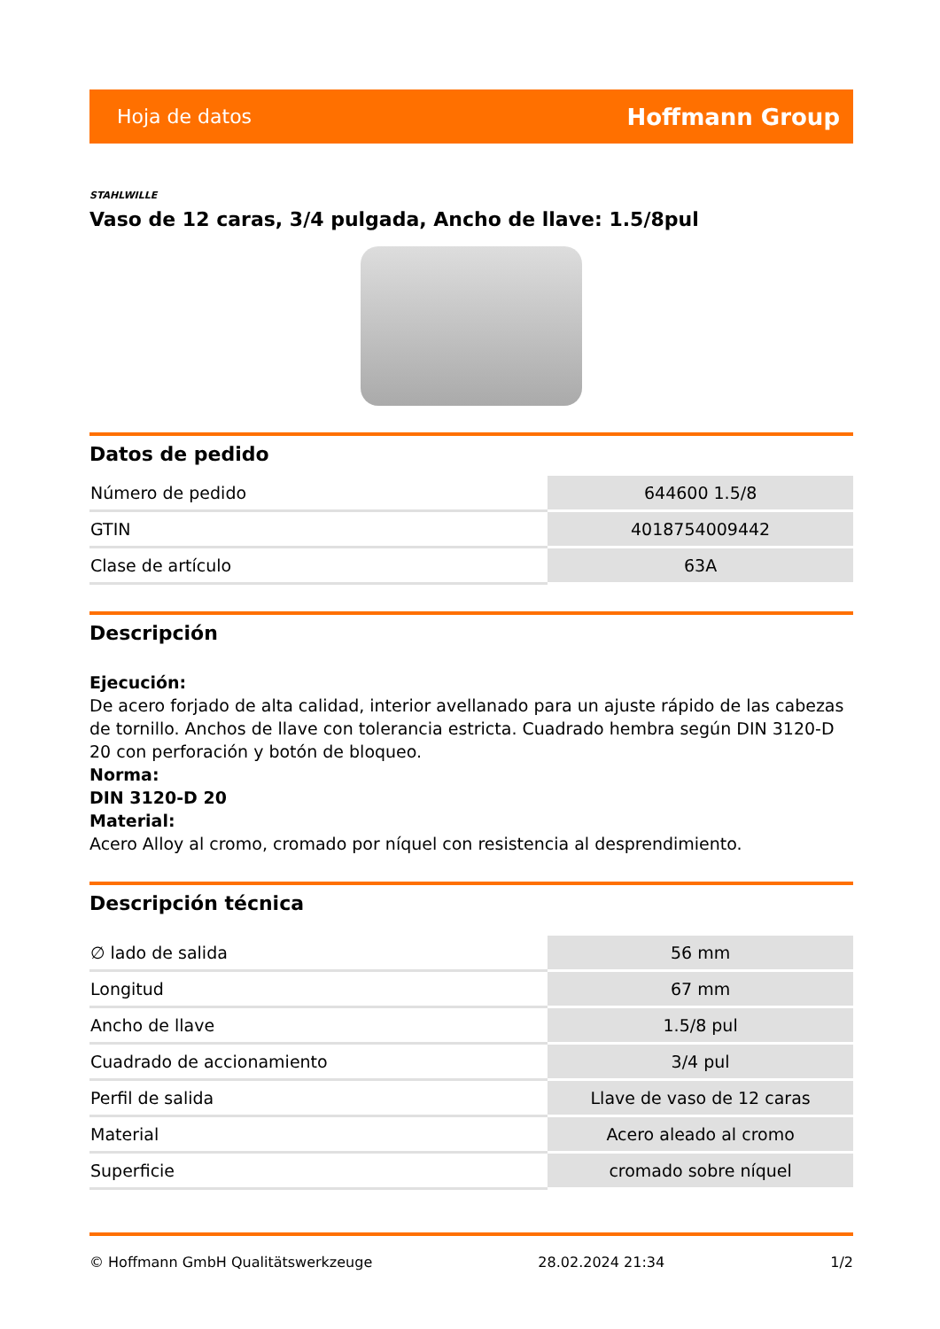Hoja de datos Hoffmann Group
STAHLWILLE
Vaso de 12 caras, 3/4 pulgada, Ancho de llave: 1.5/8pul
Datos de pedido
| Número de pedido | 644600 1.5/8 |
| GTIN | 4018754009442 |
| Clase de artículo | 63A |
Descripción
Ejecución:
De acero forjado de alta calidad, interior avellanado para un ajuste rápido de las cabezas de tornillo. Anchos de llave con tolerancia estricta. Cuadrado hembra según DIN 3120-D 20 con perforación y botón de bloqueo.
Norma:
DIN 3120-D 20
Material:
Acero Alloy al cromo, cromado por níquel con resistencia al desprendimiento.
Descripción técnica
| ∅ lado de salida | 56 mm |
| Longitud | 67 mm |
| Ancho de llave | 1.5/8 pul |
| Cuadrado de accionamiento | 3/4 pul |
| Perfil de salida | Llave de vaso de 12 caras |
| Material | Acero aleado al cromo |
| Superficie | cromado sobre níquel |
© Hoffmann GmbH Qualitätswerkzeuge 28.02.2024 21:34 1/2